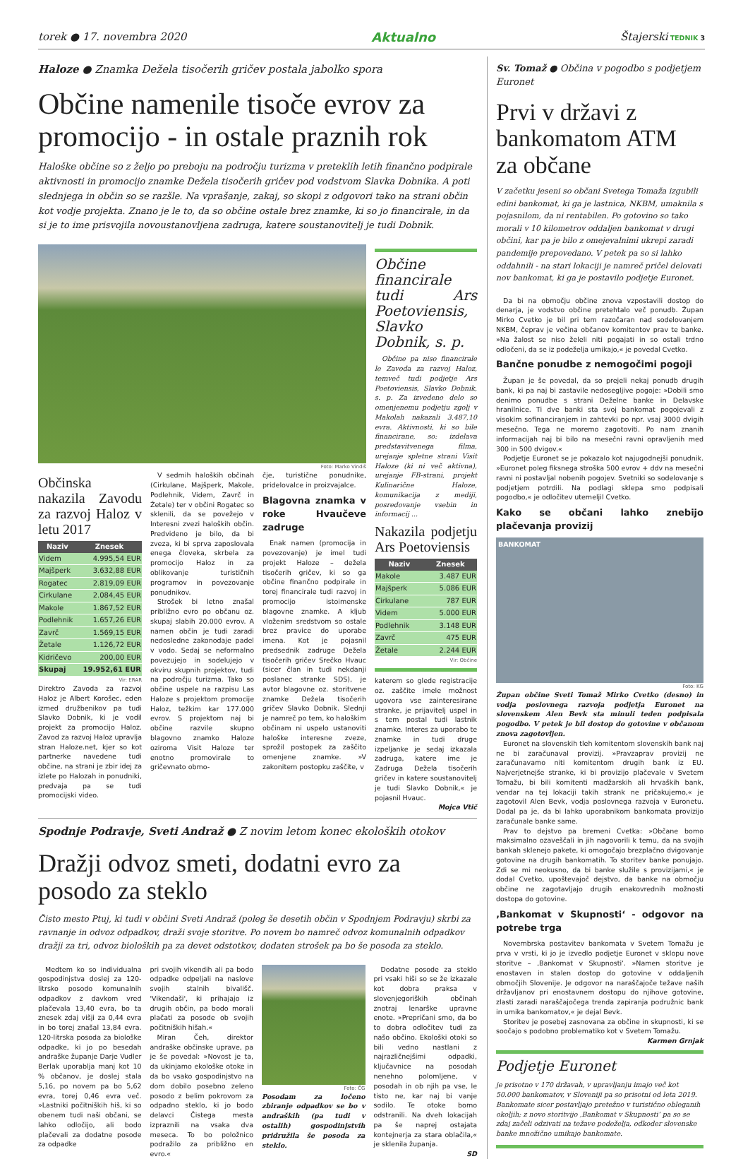torek ● 17. novembra 2020 Aktualno Štajerski TEDNIK 3
Haloze ● Znamka Dežela tisočerih gričev postala jabolko spora
Občine namenile tisoče evrov za promocijo - in ostale praznih rok
Haloške občine so z željo po preboju na področju turizma v preteklih letih finančno podpirale aktivnosti in promocijo znamke Dežela tisočerih gričev pod vodstvom Slavka Dobnika. A poti slednjega in občin so se razšle. Na vprašanje, zakaj, so skopi z odgovori tako na strani občin kot vodje projekta. Znano je le to, da so občine ostale brez znamke, ki so jo financirale, in da si je to ime prisvojila novoustanovljena zadruga, katere soustanovitelj je tudi Dobnik.
Foto: Marko Vindiš
Občinska nakazila Zavodu za razvoj Haloz v letu 2017
| Naziv | Znesek |
| --- | --- |
| Videm | 4.995,54 EUR |
| Majšperk | 3.632,88 EUR |
| Rogatec | 2.819,09 EUR |
| Cirkulane | 2.084,45 EUR |
| Makole | 1.867,52 EUR |
| Podlehnik | 1.657,26 EUR |
| Zavrč | 1.569,15 EUR |
| Žetale | 1.126,72 EUR |
| Kidričevo | 200,00 EUR |
| Skupaj | 19.952,61 EUR |
Vir: ERAR
Direktro Zavoda za razvoj Haloz je Albert Korošec, eden izmed družbenikov pa tudi Slavko Dobnik, ki je vodil projekt za promocijo Haloz. Zavod za razvoj Haloz upravlja stran Haloze.net, kjer so kot partnerke navedene tudi občine, na strani je zbir idej za izlete po Halozah in ponudniki, predvaja pa se tudi promocijski video.
V sedmih haloških občinah (Cirkulane, Majšperk, Makole, Podlehnik, Videm, Zavrč in Žetale) ter v občini Rogatec so sklenili, da se povežejo v Interesni zvezi haloških občin. Predvideno je bilo, da bi zveza, ki bi sprva zaposlovala enega človeka, skrbela za promocijo Haloz in za oblikovanje turističnih programov in povezovanje ponudnikov.
Strošek bi letno znašal približno evro po občanu oz. skupaj slabih 20.000 evrov. A namen občin je tudi zaradi nedosledne zakonodaje padel v vodo. Sedaj se neformalno povezujejo in sodelujejo v okviru skupnih projektov, tudi na področju turizma. Tako so občine uspele na razpisu Las Haloze s projektom promocije Haloz, težkim kar 177.000 evrov. S projektom naj bi občine razvile skupno blagovno znamko Haloze oziroma Visit Haloze ter enotno promovirale to gričevnato obmo-
čje, turistične ponudnike, pridelovalce in proizvajalce.
Blagovna znamka v roke Hvaučeve zadruge
Enak namen (promocija in povezovanje) je imel tudi projekt Haloze – dežela tisočerih gričev, ki so ga občine finančno podpirale in torej financirale tudi razvoj in promocijo istoimenske blagovne znamke. A kljub vloženim sredstvom so ostale brez pravice do uporabe imena. Kot je pojasnil predsednik zadruge Dežela tisočerih gričev Srečko Hvauc (sicer član in tudi nekdanji poslanec stranke SDS), je avtor blagovne oz. storitvene znamke Dežela tisočerih gričev Slavko Dobnik. Slednji je namreč po tem, ko haloškim občinam ni uspelo ustanoviti haloške interesne zveze, sprožil postopek za zaščito omenjene znamke. »V zakonitem postopku zaščite, v
Občine financirale tudi Ars Poetoviensis, Slavko Dobnik, s. p.
Občine pa niso financirale le Zavoda za razvoj Haloz, temveč tudi podjetje Ars Poetoviensis, Slavko Dobnik, s. p. Za izvedeno delo so omenjenemu podjetju zgolj v Makolah nakazali 3.487,10 evra. Aktivnosti, ki so bile financirane, so: izdelava predstavitvenega filma, urejanje spletne strani Visit Haloze (ki ni več aktivna), urejanje FB-strani, projekt Kulinarične Haloze, komunikacija z mediji, posredovanje vsebin in informacij ...
Nakazila podjetju Ars Poetoviensis
| Naziv | Znesek |
| --- | --- |
| Makole | 3.487 EUR |
| Majšperk | 5.086 EUR |
| Cirkulane | 787 EUR |
| Videm | 5.000 EUR |
| Podlehnik | 3.148 EUR |
| Zavrč | 475 EUR |
| Žetale | 2.244 EUR |
Vir: Občine
katerem so glede registracije oz. zaščite imele možnost ugovora vse zainteresirane stranke, je prijavitelj uspel in s tem postal tudi lastnik znamke. Interes za uporabo te znamke in tudi druge izpeljanke je sedaj izkazala zadruga, katere ime je Zadruga Dežela tisočerih gričev in katere soustanovitelj je tudi Slavko Dobnik,« je pojasnil Hvauc.
Mojca Vtič
Spodnje Podravje, Sveti Andraž ● Z novim letom konec ekoloških otokov
Dražji odvoz smeti, dodatni evro za posodo za steklo
Čisto mesto Ptuj, ki tudi v občini Sveti Andraž (poleg še desetih občin v Spodnjem Podravju) skrbi za ravnanje in odvoz odpadkov, draži svoje storitve. Po novem bo namreč odvoz komunalnih odpadkov dražji za tri, odvoz bioloških pa za devet odstotkov, dodaten strošek pa bo še posoda za steklo.
Medtem ko so individualna gospodinjstva doslej za 120-litrsko posodo komunalnih odpadkov z davkom vred plačevala 13,40 evra, bo ta znesek zdaj višji za 0,44 evra in bo torej znašal 13,84 evra. 120-litrska posoda za biološke odpadke, ki jo po besedah andraške županje Darje Vudler Berlak uporablja manj kot 10 % občanov, je doslej stala 5,16, po novem pa bo 5,62 evra, torej 0,46 evra več. »Lastniki počitniških hiš, ki so obenem tudi naši občani, se lahko odločijo, ali bodo plačevali za dodatne posode za odpadke
pri svojih vikendih ali pa bodo odpadke odpeljali na naslove svojih stalnih bivališč. 'Vikendaši', ki prihajajo iz drugih občin, pa bodo morali plačati za posode ob svojih počitniških hišah.«
Miran Čeh, direktor andraške občinske uprave, pa je še povedal: »Novost je ta, da ukinjamo ekološke otoke in da bo vsako gospodinjstvo na dom dobilo posebno zeleno posodo z belim pokrovom za odpadno steklo, ki jo bodo delavci Čistega mesta izpraznili na vsaka dva meseca. To bo položnico podražilo za približno en evro.«
Foto: ČG
Posodam za ločeno zbiranje odpadkov se bo v andraških (pa tudi v ostalih) gospodinjstvih pridružila še posoda za steklo.
Dodatne posode za steklo pri vsaki hiši so se že izkazale kot dobra praksa v slovenjegoriških občinah znotraj lenarške upravne enote. »Prepričani smo, da bo to dobra odločitev tudi za našo občino. Ekološki otoki so bili vedno nastlani z najrazličnejšimi odpadki, ključavnice na posodah nenehno polomljene, v posodah in ob njih pa vse, le tisto ne, kar naj bi vanje sodilo. Te otoke bomo odstranili. Na dveh lokacijah pa še naprej ostajata kontejnerja za stara oblačila,« je sklenila županja.
SD
Sv. Tomaž ● Občina v pogodbo s podjetjem Euronet
Prvi v državi z bankomatom ATM za občane
V začetku jeseni so občani Svetega Tomaža izgubili edini bankomat, ki ga je lastnica, NKBM, umaknila s pojasnilom, da ni rentabilen. Po gotovino so tako morali v 10 kilometrov oddaljen bankomat v drugi občini, kar pa je bilo z omejevalnimi ukrepi zaradi pandemije prepovedano. V petek pa so si lahko oddahnili - na stari lokaciji je namreč pričel delovati nov bankomat, ki ga je postavilo podjetje Euronet.
Da bi na območju občine znova vzpostavili dostop do denarja, je vodstvo občine pretehtalo več ponudb. Župan Mirko Cvetko je bil pri tem razočaran nad sodelovanjem NKBM, čeprav je večina občanov komitentov prav te banke. »Na žalost se niso želeli niti pogajati in so ostali trdno odločeni, da se iz podeželja umikajo,« je povedal Cvetko.
Bančne ponudbe z nemogočimi pogoji
Župan je še povedal, da so prejeli nekaj ponudb drugih bank, ki pa naj bi zastavile nedosegljive pogoje: »Dobili smo denimo ponudbe s strani Deželne banke in Delavske hranilnice. Ti dve banki sta svoj bankomat pogojevali z visokim sofinanciranjem in zahtevki po npr. vsaj 3000 dvigih mesečno. Tega ne moremo zagotoviti. Po nam znanih informacijah naj bi bilo na mesečni ravni opravljenih med 300 in 500 dvigov.«
Podjetje Euronet se je pokazalo kot najugodnejši ponudnik. »Euronet poleg fiksnega stroška 500 evrov + ddv na mesečni ravni ni postavljal nobenih pogojev. Svetniki so sodelovanje s podjetjem potrdili. Na podlagi sklepa smo podpisali pogodbo,« je odločitev utemeljil Cvetko.
Kako se občani lahko znebijo plačevanja provizij
BANKOMAT
Foto: KG
Župan občine Sveti Tomaž Mirko Cvetko (desno) in vodja poslovnega razvoja podjetja Euronet na slovenskem Alen Bevk sta minuli teden podpisala pogodbo. V petek je bil dostop do gotovine v občanom znova zagotovljen.
Euronet na slovenskih tleh komitentom slovenskih bank naj ne bi zaračunaval provizij. »Pravzaprav provizij ne zaračunavamo niti komitentom drugih bank iz EU. Najverjetnejše stranke, ki bi provizijo plačevale v Svetem Tomažu, bi bili komitenti madžarskih ali hrvaških bank, vendar na tej lokaciji takih strank ne pričakujemo,« je zagotovil Alen Bevk, vodja poslovnega razvoja v Euronetu. Dodal pa je, da bi lahko uporabnikom bankomata provizijo zaračunale banke same.
Prav to dejstvo pa bremeni Cvetka: »Občane bomo maksimalno ozaveščali in jih nagovorili k temu, da na svojih bankah sklenejo pakete, ki omogočajo brezplačno dvigovanje gotovine na drugih bankomatih. To storitev banke ponujajo. Zdi se mi neokusno, da bi banke služile s provizijami,« je dodal Cvetko, upoštevajoč dejstvo, da banke na območju občine ne zagotavljajo drugih enakovrednih možnosti dostopa do gotovine.
‚Bankomat v Skupnosti‘ - odgovor na potrebe trga
Novembrska postavitev bankomata v Svetem Tomažu je prva v vrsti, ki jo je izvedlo podjetje Euronet v sklopu nove storitve – ‚Bankomat v Skupnosti‘. »Namen storitve je enostaven in stalen dostop do gotovine v oddaljenih območjih Slovenije. Je odgovor na naraščajoče težave naših državljanov pri enostavnem dostopu do njihove gotovine, zlasti zaradi naraščajočega trenda zapiranja podružnic bank in umika bankomatov,« je dejal Bevk.
Storitev je posebej zasnovana za občine in skupnosti, ki se soočajo s podobno problematiko kot v Svetem Tomažu.
Karmen Grnjak
Podjetje Euronet
je prisotno v 170 državah, v upravljanju imajo več kot 50.000 bankomatov, v Sloveniji pa so prisotni od leta 2019. Bankomate sicer postavljajo pretežno v turistično obleganih okoljih; z novo storitvijo ‚Bankomat v Skupnosti‘ pa so se zdaj začeli odzivati na težave podeželja, odkoder slovenske banke množično umikajo bankomate.